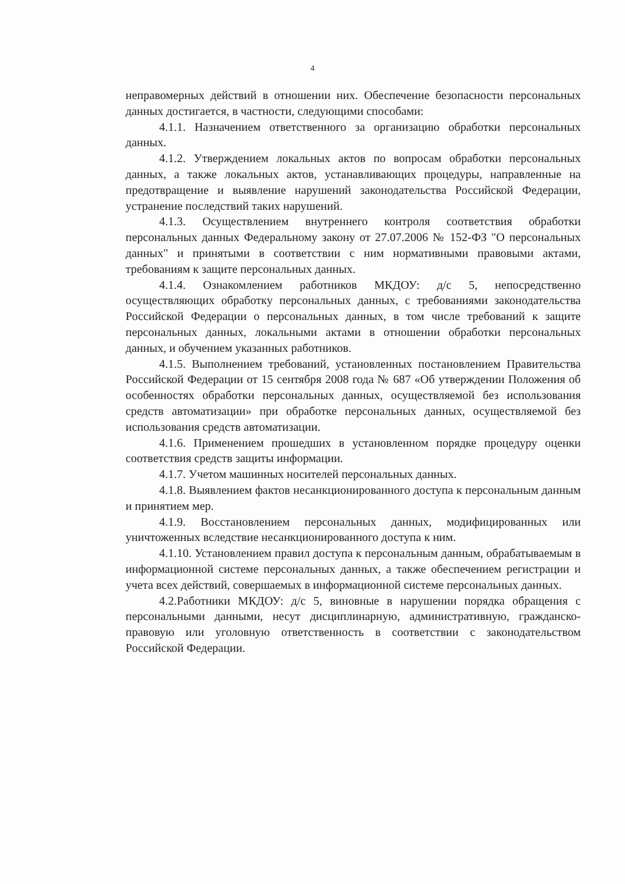4
неправомерных действий в отношении них. Обеспечение безопасности персональных данных достигается, в частности, следующими способами:
4.1.1. Назначением ответственного за организацию обработки персональных данных.
4.1.2. Утверждением локальных актов по вопросам обработки персональных данных, а также локальных актов, устанавливающих процедуры, направленные на предотвращение и выявление нарушений законодательства Российской Федерации, устранение последствий таких нарушений.
4.1.3. Осуществлением внутреннего контроля соответствия обработки персональных данных Федеральному закону от 27.07.2006 № 152-ФЗ "О персональных данных" и принятыми в соответствии с ним нормативными правовыми актами, требованиям к защите персональных данных.
4.1.4. Ознакомлением работников МКДОУ: д/с 5, непосредственно осуществляющих обработку персональных данных, с требованиями законодательства Российской Федерации о персональных данных, в том числе требований к защите персональных данных, локальными актами в отношении обработки персональных данных, и обучением указанных работников.
4.1.5. Выполнением требований, установленных постановлением Правительства Российской Федерации от 15 сентября 2008 года № 687 «Об утверждении Положения об особенностях обработки персональных данных, осуществляемой без использования средств автоматизации» при обработке персональных данных, осуществляемой без использования средств автоматизации.
4.1.6. Применением прошедших в установленном порядке процедуру оценки соответствия средств защиты информации.
4.1.7. Учетом машинных носителей персональных данных.
4.1.8. Выявлением фактов несанкционированного доступа к персональным данным и принятием мер.
4.1.9. Восстановлением персональных данных, модифицированных или уничтоженных вследствие несанкционированного доступа к ним.
4.1.10. Установлением правил доступа к персональным данным, обрабатываемым в информационной системе персональных данных, а также обеспечением регистрации и учета всех действий, совершаемых в информационной системе персональных данных.
4.2.Работники МКДОУ: д/с 5, виновные в нарушении порядка обращения с персональными данными, несут дисциплинарную, административную, гражданско-правовую или уголовную ответственность в соответствии с законодательством Российской Федерации.